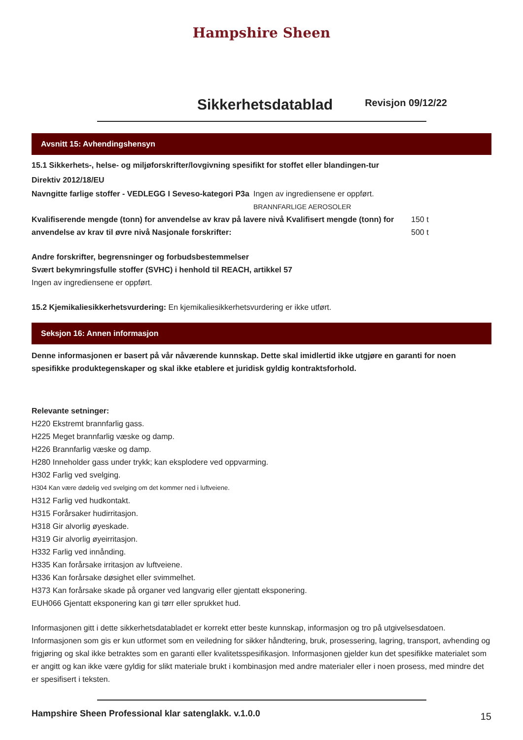Hampshire Sheen
Sikkerhetsdatablad
Revisjon 09/12/22
Avsnitt 15: Avhendingshensyn
15.1 Sikkerhets-, helse- og miljøforskrifter/lovgivning spesifikt for stoffet eller blandingen-tur
Direktiv 2012/18/EU
Navngitte farlige stoffer - VEDLEGG I Seveso-kategori P3a
Ingen av ingrediensene er oppført.
BRANNFARLIGE AEROSOLER
Kvalifiserende mengde (tonn) for anvendelse av krav på lavere nivå Kvalifisert mengde (tonn) for anvendelse av krav til øvre nivå Nasjonale forskrifter:
150 t
500 t
Andre forskrifter, begrensninger og forbudsbestemmelser
Svært bekymringsfulle stoffer (SVHC) i henhold til REACH, artikkel 57
Ingen av ingrediensene er oppført.
15.2 Kjemikaliesikkerhetsvurdering: En kjemikaliesikkerhetsvurdering er ikke utført.
Seksjon 16: Annen informasjon
Denne informasjonen er basert på vår nåværende kunnskap. Dette skal imidlertid ikke utgjøre en garanti for noen spesifikke produktegenskaper og skal ikke etablere et juridisk gyldig kontraktsforhold.
Relevante setninger:
H220 Ekstremt brannfarlig gass.
H225 Meget brannfarlig væske og damp.
H226 Brannfarlig væske og damp.
H280 Inneholder gass under trykk; kan eksplodere ved oppvarming.
H302 Farlig ved svelging.
H304 Kan være dødelig ved svelging om det kommer ned i luftveiene.
H312 Farlig ved hudkontakt.
H315 Forårsaker hudirritasjon.
H318 Gir alvorlig øyeskade.
H319 Gir alvorlig øyeirritasjon.
H332 Farlig ved innånding.
H335 Kan forårsake irritasjon av luftveiene.
H336 Kan forårsake døsighet eller svimmelhet.
H373 Kan forårsake skade på organer ved langvarig eller gjentatt eksponering.
EUH066 Gjentatt eksponering kan gi tørr eller sprukket hud.
Informasjonen gitt i dette sikkerhetsdatabladet er korrekt etter beste kunnskap, informasjon og tro på utgivelsesdatoen. Informasjonen som gis er kun utformet som en veiledning for sikker håndtering, bruk, prosessering, lagring, transport, avhending og frigjøring og skal ikke betraktes som en garanti eller kvalitetsspesifikasjon. Informasjonen gjelder kun det spesifikke materialet som er angitt og kan ikke være gyldig for slikt materiale brukt i kombinasjon med andre materialer eller i noen prosess, med mindre det er spesifisert i teksten.
Hampshire Sheen Professional klar satenglakk. v.1.0.0
15